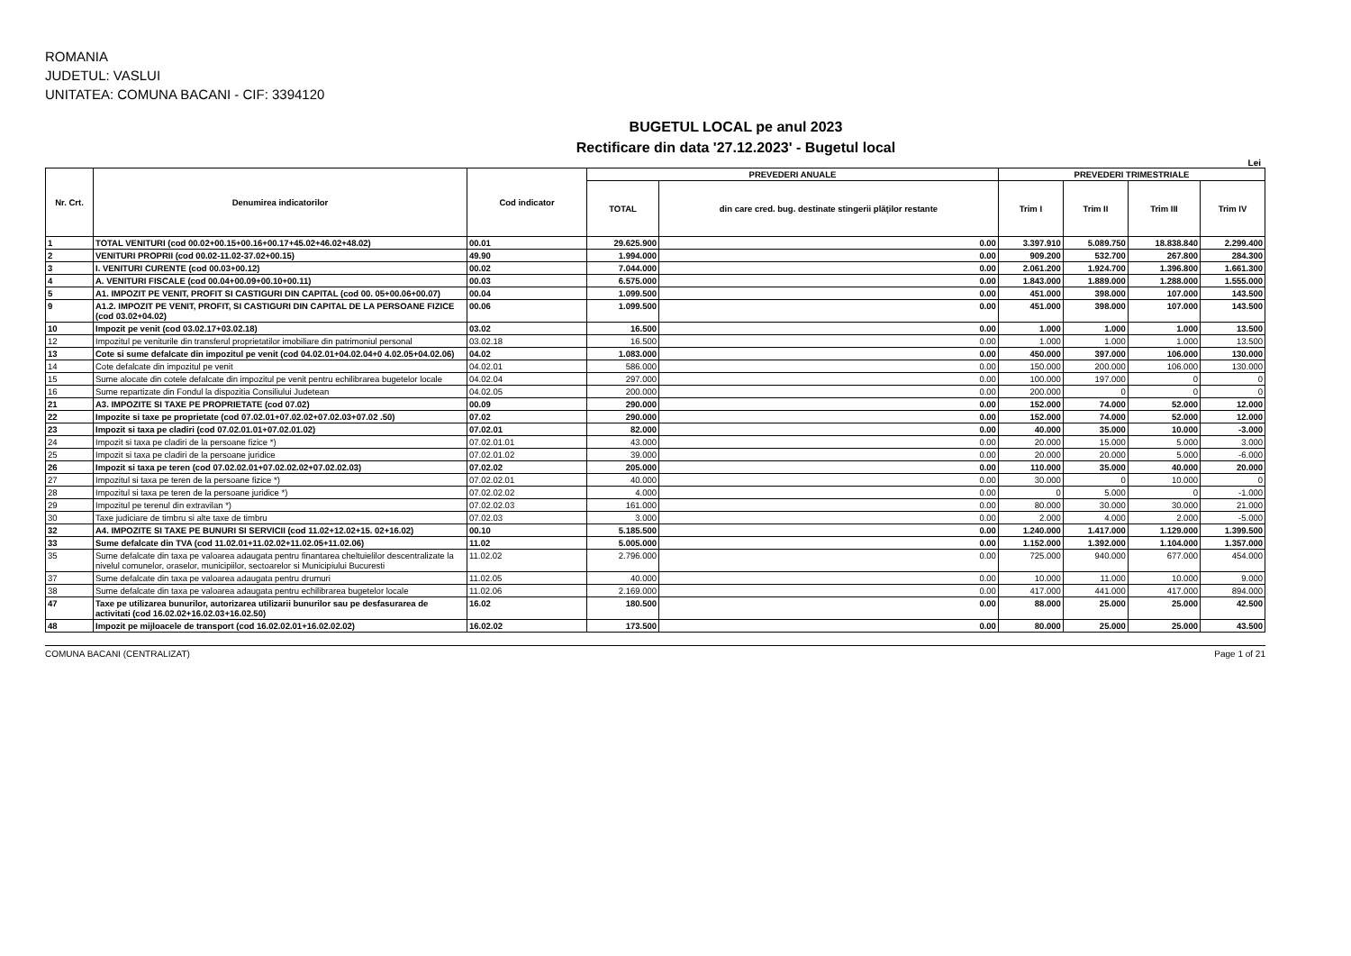ROMANIA
JUDETUL: VASLUI
UNITATEA: COMUNA BACANI - CIF: 3394120
BUGETUL LOCAL pe anul 2023
Rectificare din data '27.12.2023' - Bugetul local
Lei
| Nr. Crt. | Denumirea indicatorilor | Cod indicator | PREVEDERI ANUALE | | PREVEDERI TRIMESTRIALE | | | |
| --- | --- | --- | --- | --- | --- | --- | --- | --- |
| | | | TOTAL | din care cred. bug. destinate stingerii plăţilor restante | Trim I | Trim II | Trim III | Trim IV |
| 1 | TOTAL VENITURI (cod 00.02+00.15+00.16+00.17+45.02+46.02+48.02) | 00.01 | 29.625.900 | 0.00 | 3.397.910 | 5.089.750 | 18.838.840 | 2.299.400 |
| 2 | VENITURI PROPRII (cod 00.02-11.02-37.02+00.15) | 49.90 | 1.994.000 | 0.00 | 909.200 | 532.700 | 267.800 | 284.300 |
| 3 | I. VENITURI CURENTE (cod 00.03+00.12) | 00.02 | 7.044.000 | 0.00 | 2.061.200 | 1.924.700 | 1.396.800 | 1.661.300 |
| 4 | A. VENITURI FISCALE (cod 00.04+00.09+00.10+00.11) | 00.03 | 6.575.000 | 0.00 | 1.843.000 | 1.889.000 | 1.288.000 | 1.555.000 |
| 5 | A1. IMPOZIT PE VENIT, PROFIT SI CASTIGURI DIN CAPITAL (cod 00. 05+00.06+00.07) | 00.04 | 1.099.500 | 0.00 | 451.000 | 398.000 | 107.000 | 143.500 |
| 9 | A1.2. IMPOZIT PE VENIT, PROFIT, SI CASTIGURI DIN CAPITAL DE LA PERSOANE FIZICE (cod 03.02+04.02) | 00.06 | 1.099.500 | 0.00 | 451.000 | 398.000 | 107.000 | 143.500 |
| 10 | Impozit pe venit (cod 03.02.17+03.02.18) | 03.02 | 16.500 | 0.00 | 1.000 | 1.000 | 1.000 | 13.500 |
| 12 | Impozitul pe veniturile din transferul proprietatilor imobiliare din patrimoniul personal | 03.02.18 | 16.500 | 0.00 | 1.000 | 1.000 | 1.000 | 13.500 |
| 13 | Cote si sume defalcate din impozitul pe venit (cod 04.02.01+04.02.04+0 4.02.05+04.02.06) | 04.02 | 1.083.000 | 0.00 | 450.000 | 397.000 | 106.000 | 130.000 |
| 14 | Cote defalcate din impozitul pe venit | 04.02.01 | 586.000 | 0.00 | 150.000 | 200.000 | 106.000 | 130.000 |
| 15 | Sume alocate din cotele defalcate din impozitul pe venit pentru echilibrarea bugetelor locale | 04.02.04 | 297.000 | 0.00 | 100.000 | 197.000 | 0 | 0 |
| 16 | Sume repartizate din Fondul la dispozitia Consiliului Judetean | 04.02.05 | 200.000 | 0.00 | 200.000 | 0 | 0 | 0 |
| 21 | A3. IMPOZITE SI TAXE PE PROPRIETATE (cod 07.02) | 00.09 | 290.000 | 0.00 | 152.000 | 74.000 | 52.000 | 12.000 |
| 22 | Impozite si taxe pe proprietate (cod 07.02.01+07.02.02+07.02.03+07.02 .50) | 07.02 | 290.000 | 0.00 | 152.000 | 74.000 | 52.000 | 12.000 |
| 23 | Impozit si taxa pe cladiri (cod 07.02.01.01+07.02.01.02) | 07.02.01 | 82.000 | 0.00 | 40.000 | 35.000 | 10.000 | -3.000 |
| 24 | Impozit si taxa pe cladiri de la persoane fizice *) | 07.02.01.01 | 43.000 | 0.00 | 20.000 | 15.000 | 5.000 | 3.000 |
| 25 | Impozit si taxa pe cladiri de la persoane juridice | 07.02.01.02 | 39.000 | 0.00 | 20.000 | 20.000 | 5.000 | -6.000 |
| 26 | Impozit si taxa pe teren (cod 07.02.02.01+07.02.02.02+07.02.02.03) | 07.02.02 | 205.000 | 0.00 | 110.000 | 35.000 | 40.000 | 20.000 |
| 27 | Impozitul si taxa pe teren de la persoane fizice *) | 07.02.02.01 | 40.000 | 0.00 | 30.000 | 0 | 10.000 | 0 |
| 28 | Impozitul si taxa pe teren de la persoane juridice *) | 07.02.02.02 | 4.000 | 0.00 | 0 | 5.000 | 0 | -1.000 |
| 29 | Impozitul pe terenul din extravilan *) | 07.02.02.03 | 161.000 | 0.00 | 80.000 | 30.000 | 30.000 | 21.000 |
| 30 | Taxe judiciare de timbru si alte taxe de timbru | 07.02.03 | 3.000 | 0.00 | 2.000 | 4.000 | 2.000 | -5.000 |
| 32 | A4. IMPOZITE SI TAXE PE BUNURI SI SERVICII (cod 11.02+12.02+15. 02+16.02) | 00.10 | 5.185.500 | 0.00 | 1.240.000 | 1.417.000 | 1.129.000 | 1.399.500 |
| 33 | Sume defalcate din TVA (cod 11.02.01+11.02.02+11.02.05+11.02.06) | 11.02 | 5.005.000 | 0.00 | 1.152.000 | 1.392.000 | 1.104.000 | 1.357.000 |
| 35 | Sume defalcate din taxa pe valoarea adaugata pentru finantarea cheltuielilor descentralizate la nivelul comunelor, oraselor, municipiilor, sectoarelor si Municipiului Bucuresti | 11.02.02 | 2.796.000 | 0.00 | 725.000 | 940.000 | 677.000 | 454.000 |
| 37 | Sume defalcate din taxa pe valoarea adaugata pentru drumuri | 11.02.05 | 40.000 | 0.00 | 10.000 | 11.000 | 10.000 | 9.000 |
| 38 | Sume defalcate din taxa pe valoarea adaugata pentru echilibrarea bugetelor locale | 11.02.06 | 2.169.000 | 0.00 | 417.000 | 441.000 | 417.000 | 894.000 |
| 47 | Taxe pe utilizarea bunurilor, autorizarea utilizarii bunurilor sau pe desfasurarea de activitati (cod 16.02.02+16.02.03+16.02.50) | 16.02 | 180.500 | 0.00 | 88.000 | 25.000 | 25.000 | 42.500 |
| 48 | Impozit pe mijloacele de transport (cod 16.02.02.01+16.02.02.02) | 16.02.02 | 173.500 | 0.00 | 80.000 | 25.000 | 25.000 | 43.500 |
COMUNA BACANI (CENTRALIZAT) Page 1 of 21